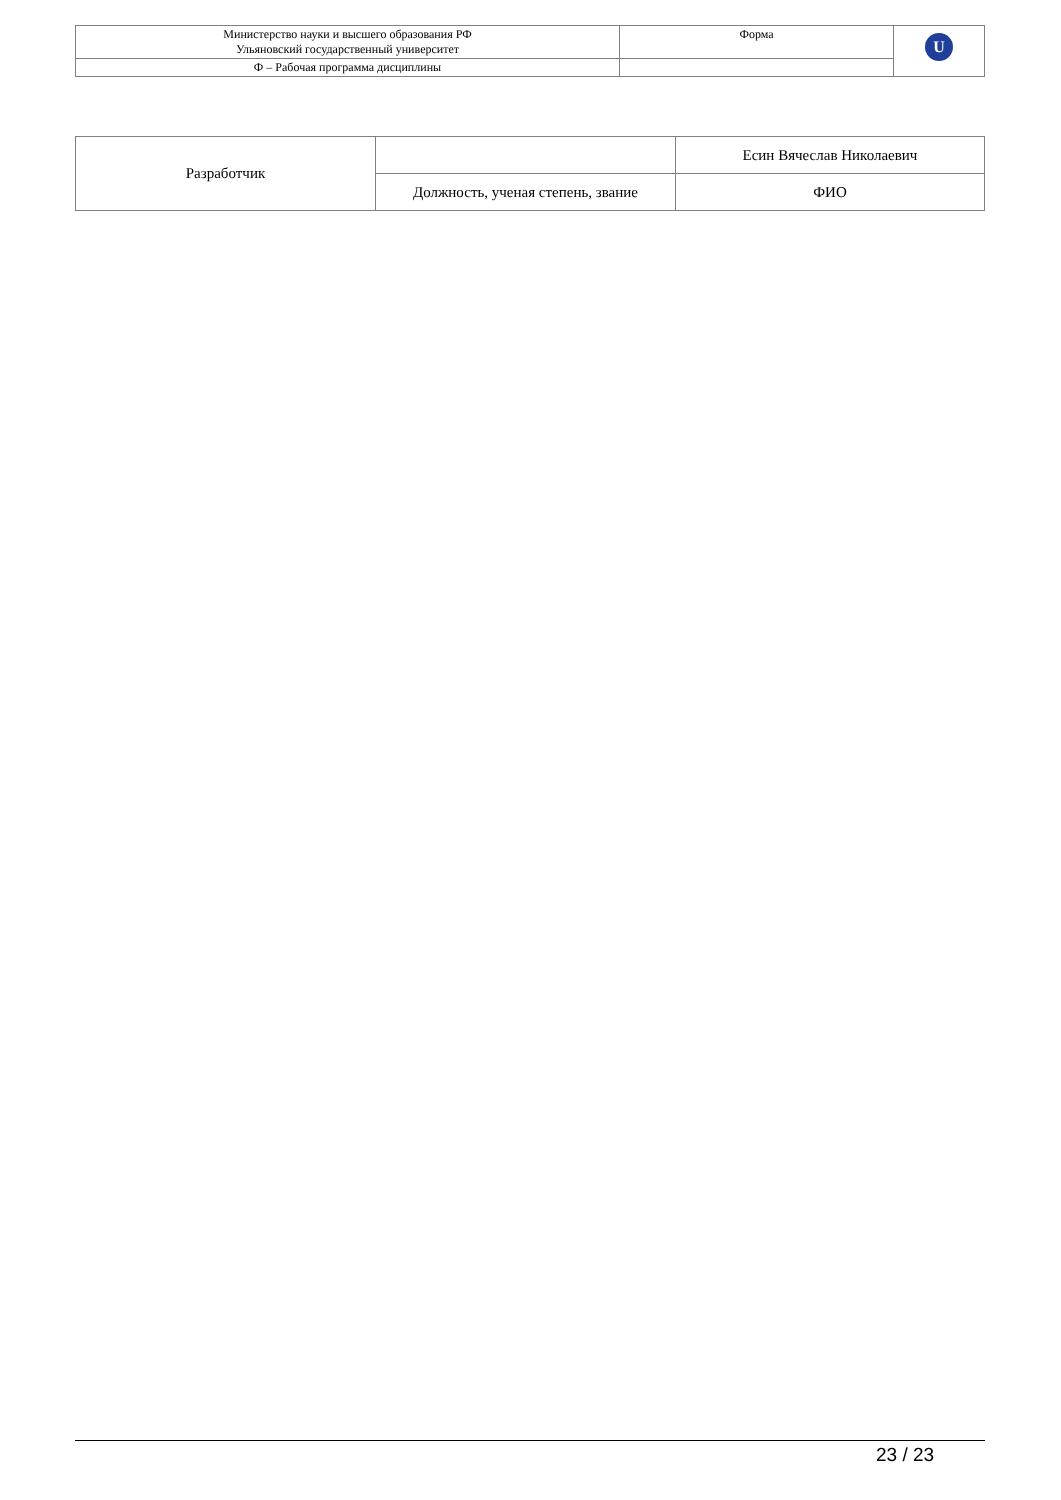| Министерство науки и высшего образования РФ Ульяновский государственный университет | Форма | U |
| Ф – Рабочая программа дисциплины | | |
| Разработчик | | Есин Вячеслав Николаевич |
| | Должность, ученая степень, звание | ФИО |
23 / 23